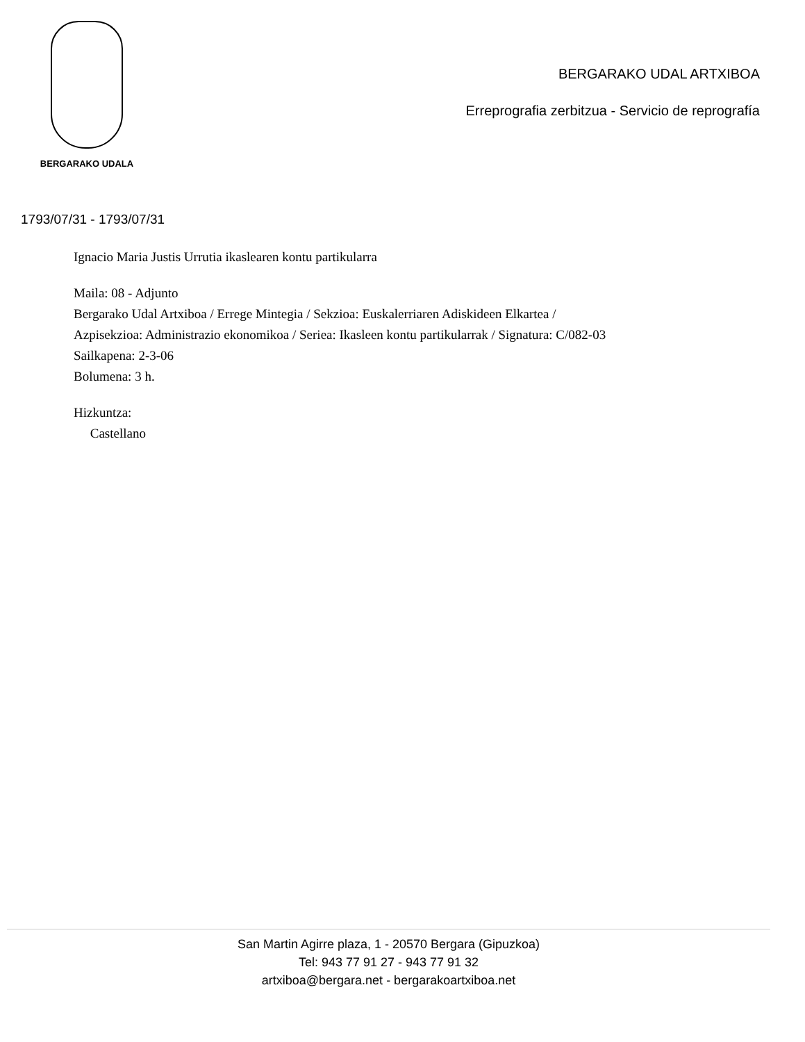BERGARAKO UDALA
BERGARAKO UDAL ARTXIBOA
Erreprografia zerbitzua - Servicio de reprografía
1793/07/31 - 1793/07/31
Ignacio Maria Justis Urrutia ikaslearen kontu partikularra
Maila: 08 - Adjunto
Bergarako Udal Artxiboa / Errege Mintegia / Sekzioa: Euskalerriaren Adiskideen Elkartea /
Azpisekzioa: Administrazio ekonomikoa / Seriea: Ikasleen kontu partikularrak / Signatura: C/082-03
Sailkapena: 2-3-06
Bolumena: 3 h.
Hizkuntza:
Castellano
San Martin Agirre plaza, 1 - 20570 Bergara (Gipuzkoa)
Tel: 943 77 91 27 - 943 77 91 32
artxiboa@bergara.net - bergarakoartxiboa.net